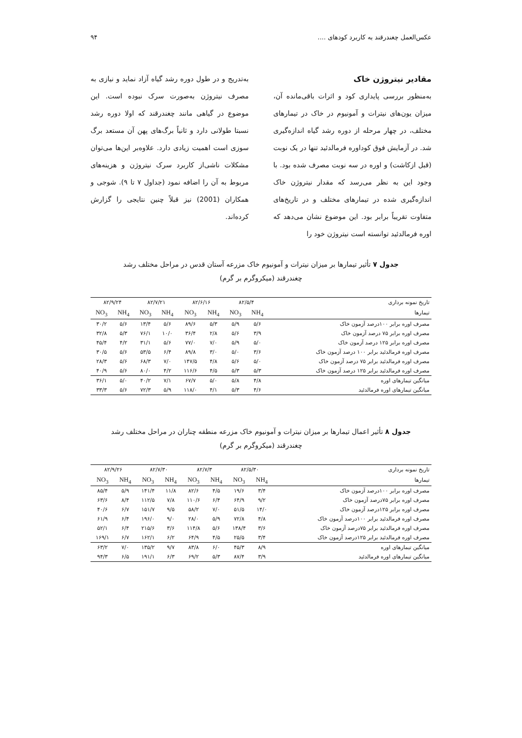عکس‌العمل چغندرقند به کاربرد کودهای .... ۹۴
مقادیر نیتروژن خاک
به‌منظور بررسی پایداری کود و اثرات باقی‌مانده آن، میزان یون‌های نیترات و آمونیوم در خاک در تیمارهای مختلف، در چهار مرحله از دوره رشد گیاه اندازه‌گیری شد. در آزمایش فوق کوداوره فرمالدئید تنها در یک نوبت (قبل ازکاشت) و اوره در سه نوبت مصرف شده بود. با وجود این به نظر می‌رسد که مقدار نیتروژن خاک اندازه‌گیری شده در تیمارهای مختلف و در تاریخ‌های متفاوت تقریباً برابر بود. این موضوع نشان می‌دهد که اوره فرمالدئید توانسته است نیتروژن خود را
به‌تدریج و در طول دوره رشد گیاه آزاد نماید و نیازی به مصرف نیتروژن به‌صورت سرک نبوده است. این موضوع در گیاهی مانند چغندرقند که اولا دوره رشد نسبتا طولانی دارد و ثانیاً برگ‌های پهن آن مستعد برگ سوزی است اهمیت زیادی دارد. علاوه‌بر این‌ها می‌توان مشکلات ناشی‌از کاربرد سرک نیتروژن و هزینه‌های مربوط به آن را اضافه نمود (جداول ۷ تا ۹). شوجی و همکاران (2001) نیز قبلاً چنین نتایجی را گزارش کرده‌اند.
جدول ۷ تأثیر تیمارها بر میزان نیترات و آمونیوم خاک مزرعه آستان قدس در مراحل مختلف رشد چغندرقند (میکروگرم بر گرم)
| تاریخ نمونه برداری | ۸۲/۵/۴ | | ۸۲/۶/۱۶ | | ۸۲/۷/۲۱ | | ۸۲/۹/۲۴ | |
| --- | --- | --- | --- | --- | --- | --- | --- | --- |
| تیمارها | NH<sub>4</sub> | NO<sub>3</sub> | NH<sub>4</sub> | NO<sub>3</sub> | NH<sub>4</sub> | NO<sub>3</sub> | NH<sub>4</sub> | NO<sub>3</sub> |
| مصرف اوره برابر ۱۰۰درصد آزمون خاک | ۵/۶ | ۵/۹ | ۵/۳ | ۸۹/۶ | ۵/۶ | ۱۳/۴ | ۵/۶ | ۳۰/۲ |
| مصرف اوره برابر ۷۵ درصد آزمون خاک | ۳/۹ | ۵/۶ | ۲/۸ | ۳۶/۴ | ۱۰/۰ | ۷۶/۱ | ۵/۳ | ۳۲/۸ |
| مصرف اوره برابر ۱۲۵ درصد آزمون خاک | ۵/۰ | ۵/۹ | ۷/۰ | ۷۷/۰ | ۵/۶ | ۳۱/۱ | ۴/۲ | ۴۵/۴ |
| مصرف اوره فرمالدئید برابر ۱۰۰ درصد آزمون خاک | ۳/۶ | ۵/۰ | ۳/۰ | ۸۹/۸ | ۶/۴ | ۵۳/۵ | ۵/۶ | ۳۰/۵ |
| مصرف اوره فرمالدئید برابر ۷۵ درصد آزمون خاک | ۵/۰ | ۵/۶ | ۴/۸ | ۱۴۷/۵ | ۷/۰ | ۶۸/۳ | ۵/۶ | ۲۸/۳ |
| مصرف اوره فرمالدئید برابر ۱۲۵ درصد آزمون خاک | ۵/۳ | ۵/۳ | ۴/۵ | ۱۱۶/۶ | ۴/۲ | ۸۰/۰ | ۵/۶ | ۴۰/۹ |
| میانگین تیمارهای اوره | ۴/۸ | ۵/۸ | ۵/۰ | ۶۷/۷ | ۷/۱ | ۴۰/۲ | ۵/۰ | ۳۶/۱ |
| میانگین تیمارهای اوره فرمالدئید | ۴/۶ | ۵/۳ | ۴/۱ | ۱۱۸/۰ | ۵/۹ | ۷۲/۳ | ۵/۶ | ۳۳/۳ |
جدول ۸ تأثیر اعمال تیمارها بر میزان نیترات و آمونیوم خاک مزرعه منطقه چناران در مراحل مختلف رشد چغندرقند (میکروگرم بر گرم)
| تاریخ نمونه برداری | ۸۲/۵/۳۰ | | ۸۲/۷/۳ | | ۸۲/۷/۳۰ | | ۸۲/۹/۲۶ | |
| --- | --- | --- | --- | --- | --- | --- | --- | --- |
| تیمارها | NH<sub>4</sub> | NO<sub>3</sub> | NH<sub>4</sub> | NO<sub>3</sub> | NH<sub>4</sub> | NO<sub>3</sub> | NH<sub>4</sub> | NO<sub>3</sub> |
| مصرف اوره برابر ۱۰۰درصد آزمون خاک | ۳/۴ | ۱۹/۶ | ۴/۵ | ۸۲/۶ | ۱۱/۸ | ۱۴۱/۴ | ۵/۹ | ۸۵/۴ |
| مصرف اوره برابر ۷۵درصد آزمون خاک | ۹/۲ | ۶۴/۹ | ۶/۴ | ۱۱۰/۶ | ۷/۸ | ۱۱۲/۵ | ۸/۴ | ۶۳/۶ |
| مصرف اوره برابر ۱۲۵درصد آزمون خاک | ۱۴/۰ | ۵۱/۵ | ۷/۰ | ۵۸/۲ | ۹/۵ | ۱۵۱/۷ | ۶/۷ | ۴۰/۶ |
| مصرف اوره فرمالدئید برابر ۱۰۰درصد آزمون خاک | ۴/۸ | ۷۲/۸ | ۵/۹ | ۲۸/۰ | ۹/۰ | ۱۹۶/۰ | ۶/۴ | ۶۱/۹ |
| مصرف اوره فرمالدئید برابر ۷۵درصد آزمون خاک | ۳/۶ | ۱۳۸/۴ | ۵/۶ | ۱۱۴/۸ | ۳/۶ | ۲۱۵/۶ | ۶/۴ | ۵۲/۱ |
| مصرف اوره فرمالدئید برابر ۱۲۵درصد آزمون خاک | ۳/۴ | ۲۵/۵ | ۴/۵ | ۶۴/۹ | ۶/۲ | ۱۶۲/۱ | ۶/۷ | ۱۶۹/۱ |
| میانگین تیمارهای اوره | ۸/۹ | ۴۵/۳ | ۶/۰ | ۸۳/۸ | ۹/۷ | ۱۳۵/۲ | ۷/۰ | ۶۳/۲ |
| میانگین تیمارهای اوره فرمالدئید | ۳/۹ | ۸۷/۴ | ۵/۳ | ۶۹/۲ | ۶/۳ | ۱۹۱/۱ | ۶/۵ | ۹۴/۳ |